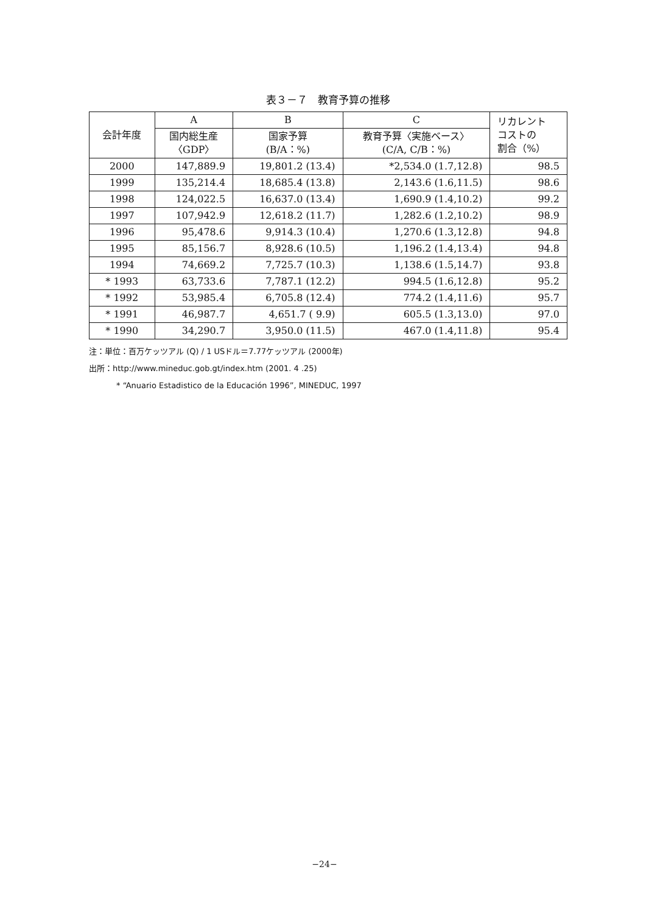表３－７　教育予算の推移
| 会計年度 | A | B | C | リカレント コストの 割合（%） |
| --- | --- | --- | --- | --- |
| | 国内総生産 〈GDP〉 | 国家予算 (B/A：%) | 教育予算〈実施ベース〉 (C/A, C/B：%) | |
| 2000 | 147,889.9 | 19,801.2 (13.4) | *2,534.0 (1.7,12.8) | 98.5 |
| 1999 | 135,214.4 | 18,685.4 (13.8) | 2,143.6 (1.6,11.5) | 98.6 |
| 1998 | 124,022.5 | 16,637.0 (13.4) | 1,690.9 (1.4,10.2) | 99.2 |
| 1997 | 107,942.9 | 12,618.2 (11.7) | 1,282.6 (1.2,10.2) | 98.9 |
| 1996 | 95,478.6 | 9,914.3 (10.4) | 1,270.6 (1.3,12.8) | 94.8 |
| 1995 | 85,156.7 | 8,928.6 (10.5) | 1,196.2 (1.4,13.4) | 94.8 |
| 1994 | 74,669.2 | 7,725.7 (10.3) | 1,138.6 (1.5,14.7) | 93.8 |
| * 1993 | 63,733.6 | 7,787.1 (12.2) | 994.5 (1.6,12.8) | 95.2 |
| * 1992 | 53,985.4 | 6,705.8 (12.4) | 774.2 (1.4,11.6) | 95.7 |
| * 1991 | 46,987.7 | 4,651.7 ( 9.9) | 605.5 (1.3,13.0) | 97.0 |
| * 1990 | 34,290.7 | 3,950.0 (11.5) | 467.0 (1.4,11.8) | 95.4 |
注：単位：百万ケッツアル (Q) / 1 USドル＝7.77ケッツアル (2000年)
出所：http://www.mineduc.gob.gt/index.htm (2001. 4 .25)
* “Anuario Estadistico de la Educación 1996”, MINEDUC, 1997
−24−